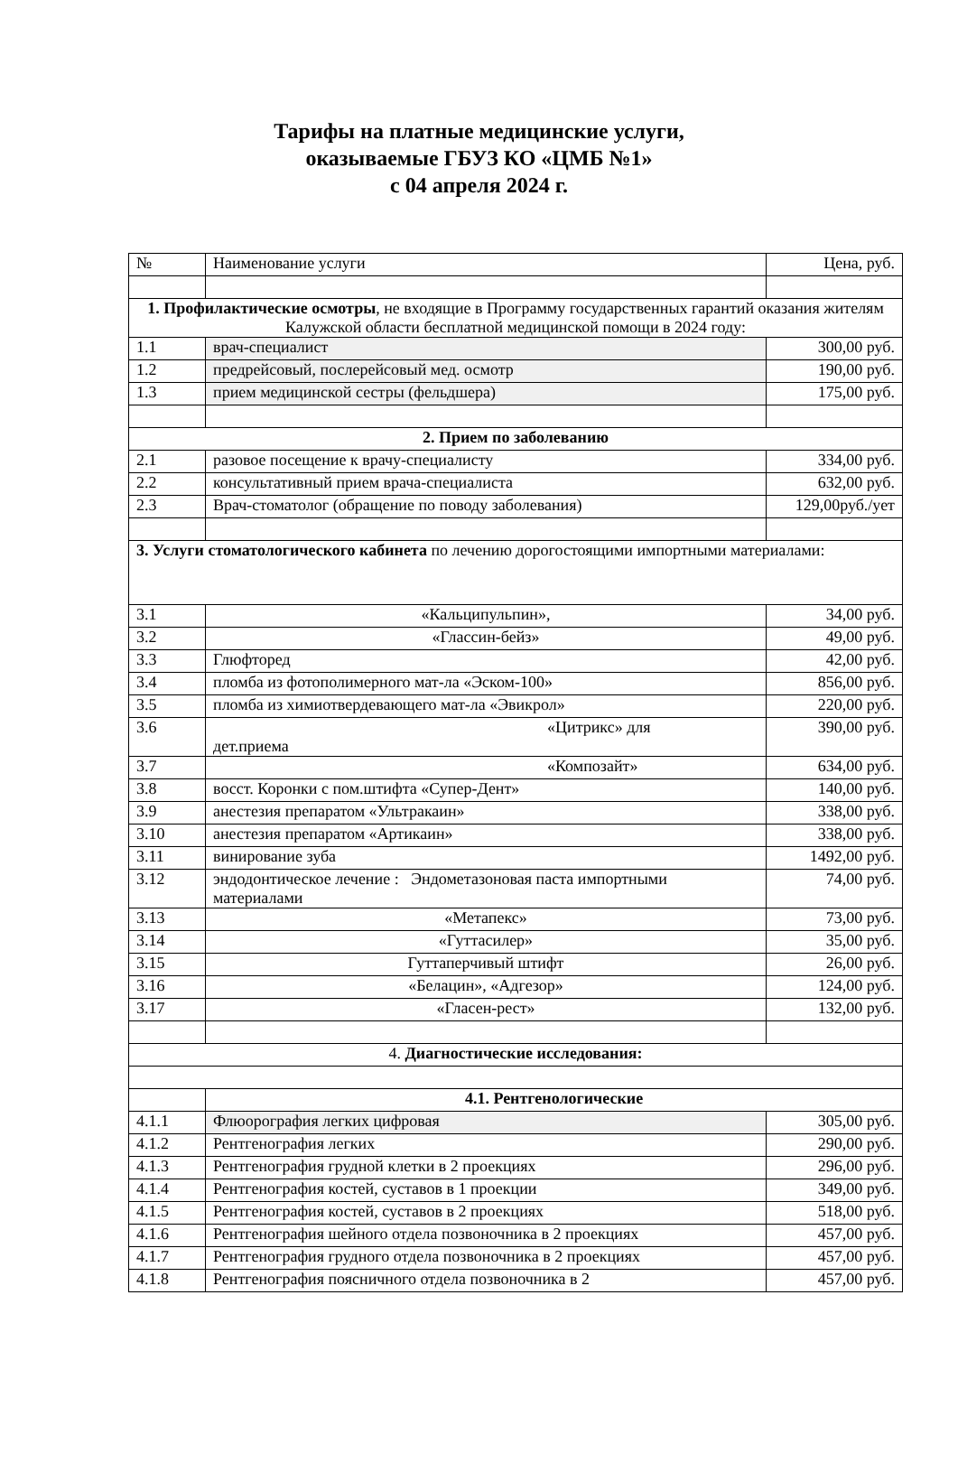Тарифы на платные медицинские услуги,
оказываемые ГБУЗ КО «ЦМБ №1»
с 04 апреля 2024 г.
| № | Наименование услуги | Цена, руб. |
| --- | --- | --- |
| 1. Профилактические осмотры , не входящие в Программу государственных гарантий оказания жителям Калужской области бесплатной медицинской помощи в 2024 году: | | |
| 1.1 | врач-специалист | 300,00 руб. |
| 1.2 | предрейсовый, послерейсовый мед. осмотр | 190,00 руб. |
| 1.3 | прием медицинской сестры (фельдшера) | 175,00 руб. |
| 2. Прием по заболеванию | | |
| 2.1 | разовое посещение к врачу-специалисту | 334,00 руб. |
| 2.2 | консультативный прием врача-специалиста | 632,00 руб. |
| 2.3 | Врач-стоматолог (обращение по поводу заболевания) | 129,00руб./ует |
| 3. Услуги стоматологического кабинета по лечению дорогостоящими импортными материалами: | | |
| 3.1 | «Кальципульпин», | 34,00 руб. |
| 3.2 | «Глассин-бейз» | 49,00 руб. |
| 3.3 | Глюфторед | 42,00 руб. |
| 3.4 | пломба из фотополимерного мат-ла «Эском-100» | 856,00 руб. |
| 3.5 | пломба из химиотвердевающего мат-ла «Эвикрол» | 220,00 руб. |
| 3.6 | «Цитрикс» для дет.приема | 390,00 руб. |
| 3.7 | «Композайт» | 634,00 руб. |
| 3.8 | восст. Коронки с пом.штифта «Супер-Дент» | 140,00 руб. |
| 3.9 | анестезия препаратом «Ультракаин» | 338,00 руб. |
| 3.10 | анестезия препаратом «Артикаин» | 338,00 руб. |
| 3.11 | винирование зуба | 1492,00 руб. |
| 3.12 | эндодонтическое лечение : Эндометазоновая паста импортными материалами | 74,00 руб. |
| 3.13 | «Метапекс» | 73,00 руб. |
| 3.14 | «Гуттасилер» | 35,00 руб. |
| 3.15 | Гуттаперчивый штифт | 26,00 руб. |
| 3.16 | «Белацин», «Адгезор» | 124,00 руб. |
| 3.17 | «Гласен-рест» | 132,00 руб. |
| 4. Диагностические исследования: | | |
| | 4.1. Рентгенологические | |
| 4.1.1 | Флюорография легких цифровая | 305,00 руб. |
| 4.1.2 | Рентгенография легких | 290,00 руб. |
| 4.1.3 | Рентгенография грудной клетки в 2 проекциях | 296,00 руб. |
| 4.1.4 | Рентгенография костей, суставов в 1 проекции | 349,00 руб. |
| 4.1.5 | Рентгенография костей, суставов в 2 проекциях | 518,00 руб. |
| 4.1.6 | Рентгенография шейного отдела позвоночника в 2 проекциях | 457,00 руб. |
| 4.1.7 | Рентгенография грудного отдела позвоночника в 2 проекциях | 457,00 руб. |
| 4.1.8 | Рентгенография поясничного отдела позвоночника в 2 | 457,00 руб. |